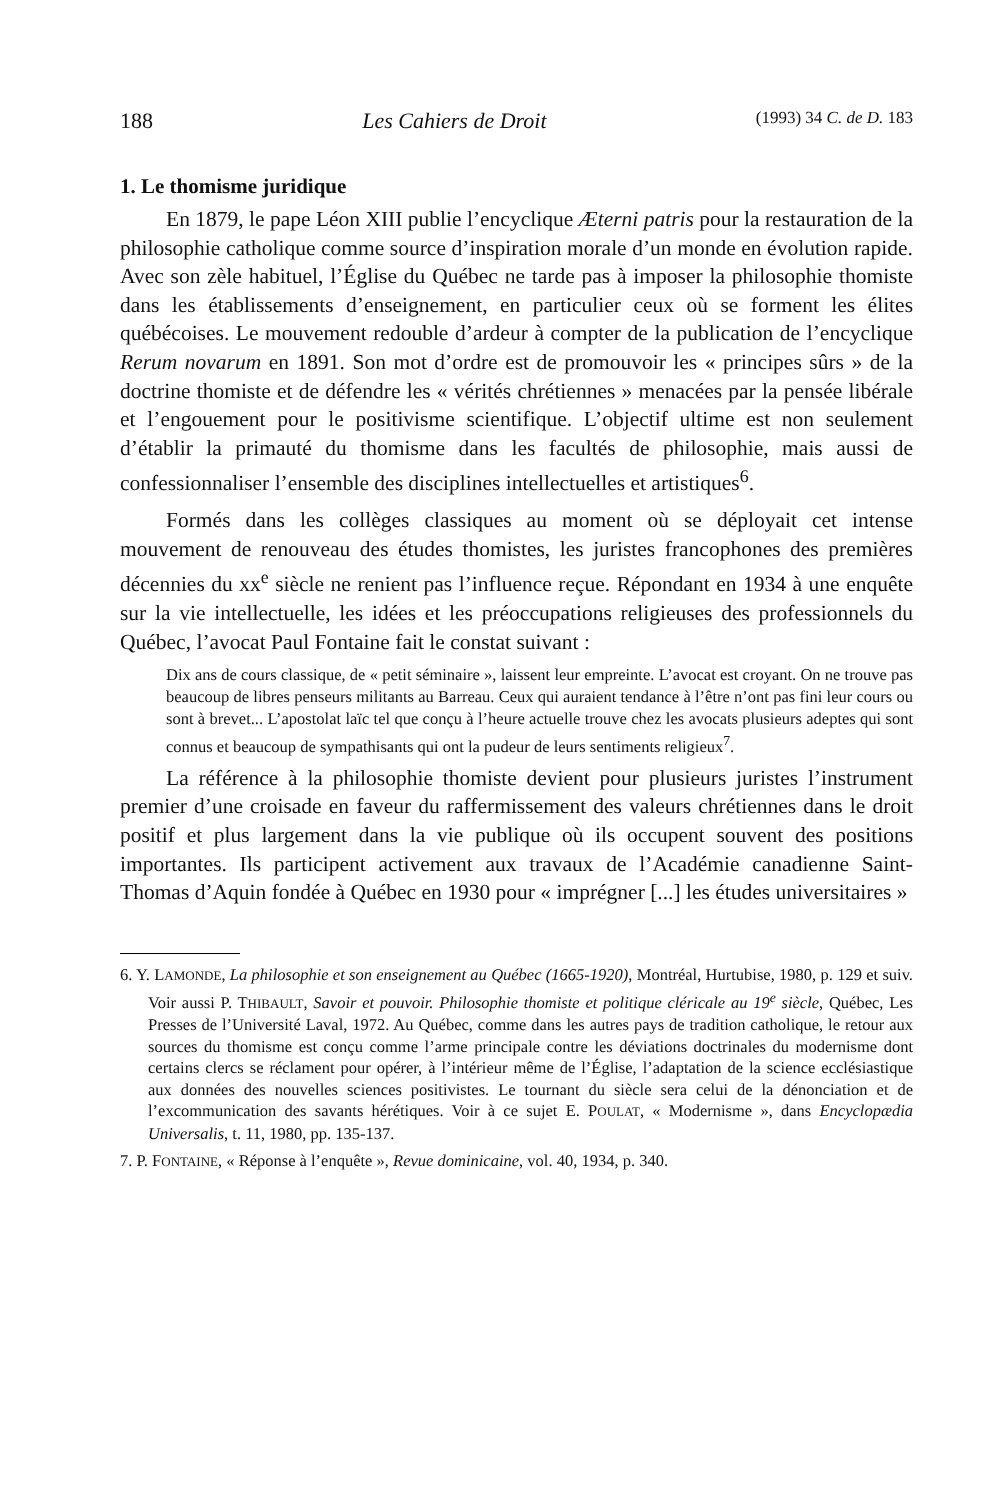188 Les Cahiers de Droit (1993) 34 C. de D. 183
1. Le thomisme juridique
En 1879, le pape Léon XIII publie l’encyclique Æterni patris pour la restauration de la philosophie catholique comme source d’inspiration morale d’un monde en évolution rapide. Avec son zèle habituel, l’Église du Québec ne tarde pas à imposer la philosophie thomiste dans les établissements d’enseignement, en particulier ceux où se forment les élites québécoises. Le mouvement redouble d’ardeur à compter de la publication de l’encyclique Rerum novarum en 1891. Son mot d’ordre est de promouvoir les « principes sûrs » de la doctrine thomiste et de défendre les « vérités chrétiennes » menacées par la pensée libérale et l’engouement pour le positivisme scientifique. L’objectif ultime est non seulement d’établir la primauté du thomisme dans les facultés de philosophie, mais aussi de confessionnaliser l’ensemble des disciplines intellectuelles et artistiques<sup>6</sup>.
Formés dans les collèges classiques au moment où se déployait cet intense mouvement de renouveau des études thomistes, les juristes francophones des premières décennies du xx<sup>e</sup> siècle ne renient pas l’influence reçue. Répondant en 1934 à une enquête sur la vie intellectuelle, les idées et les préoccupations religieuses des professionnels du Québec, l’avocat Paul Fontaine fait le constat suivant :
Dix ans de cours classique, de « petit séminaire », laissent leur empreinte. L’avocat est croyant. On ne trouve pas beaucoup de libres penseurs militants au Barreau. Ceux qui auraient tendance à l’être n’ont pas fini leur cours ou sont à brevet... L’apostolat laïc tel que conçu à l’heure actuelle trouve chez les avocats plusieurs adeptes qui sont connus et beaucoup de sympathisants qui ont la pudeur de leurs sentiments religieux<sup>7</sup>.
La référence à la philosophie thomiste devient pour plusieurs juristes l’instrument premier d’une croisade en faveur du raffermissement des valeurs chrétiennes dans le droit positif et plus largement dans la vie publique où ils occupent souvent des positions importantes. Ils participent activement aux travaux de l’Académie canadienne Saint-Thomas d’Aquin fondée à Québec en 1930 pour « imprégner [...] les études universitaires »
6. Y. LAMONDE, La philosophie et son enseignement au Québec (1665-1920), Montréal, Hurtubise, 1980, p. 129 et suiv. Voir aussi P. THIBAULT, Savoir et pouvoir. Philosophie thomiste et politique cléricale au 19<sup>e</sup> siècle, Québec, Les Presses de l’Université Laval, 1972. Au Québec, comme dans les autres pays de tradition catholique, le retour aux sources du thomisme est conçu comme l’arme principale contre les déviations doctrinales du modernisme dont certains clercs se réclament pour opérer, à l’intérieur même de l’Église, l’adaptation de la science ecclésiastique aux données des nouvelles sciences positivistes. Le tournant du siècle sera celui de la dénonciation et de l’excommunication des savants hérétiques. Voir à ce sujet E. POULAT, « Modernisme », dans Encyclopædia Universalis, t. 11, 1980, pp. 135-137.
7. P. FONTAINE, « Réponse à l’enquête », Revue dominicaine, vol. 40, 1934, p. 340.